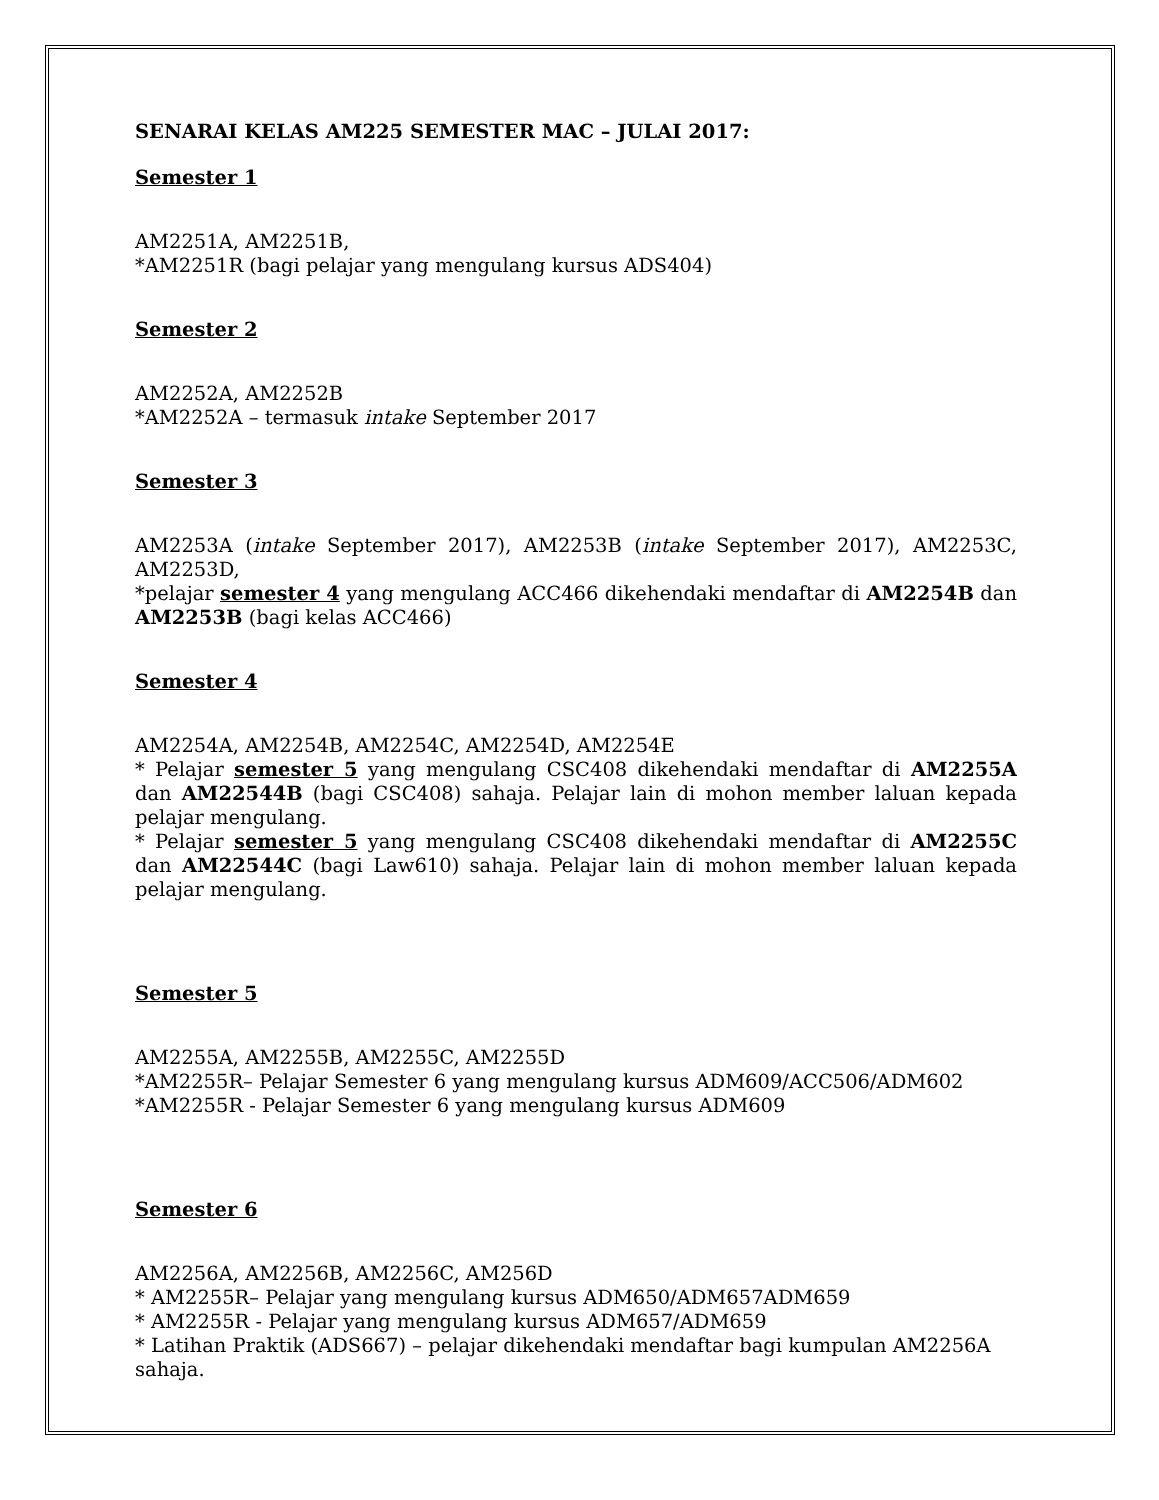SENARAI KELAS AM225 SEMESTER MAC – JULAI 2017:
Semester 1
AM2251A, AM2251B,
*AM2251R (bagi pelajar yang mengulang kursus ADS404)
Semester 2
AM2252A, AM2252B
*AM2252A – termasuk intake September 2017
Semester 3
AM2253A (intake September 2017), AM2253B (intake September 2017), AM2253C, AM2253D,
*pelajar semester 4 yang mengulang ACC466 dikehendaki mendaftar di AM2254B dan AM2253B (bagi kelas ACC466)
Semester 4
AM2254A, AM2254B, AM2254C, AM2254D, AM2254E
* Pelajar semester 5 yang mengulang CSC408 dikehendaki mendaftar di AM2255A dan AM22544B (bagi CSC408) sahaja. Pelajar lain di mohon member laluan kepada pelajar mengulang.
* Pelajar semester 5 yang mengulang CSC408 dikehendaki mendaftar di AM2255C dan AM22544C (bagi Law610) sahaja. Pelajar lain di mohon member laluan kepada pelajar mengulang.
Semester 5
AM2255A, AM2255B, AM2255C, AM2255D
*AM2255R– Pelajar Semester 6 yang mengulang kursus ADM609/ACC506/ADM602
*AM2255R - Pelajar Semester 6 yang mengulang kursus ADM609
Semester 6
AM2256A, AM2256B, AM2256C, AM256D
* AM2255R– Pelajar yang mengulang kursus ADM650/ADM657ADM659
* AM2255R - Pelajar yang mengulang kursus ADM657/ADM659
* Latihan Praktik (ADS667) – pelajar dikehendaki mendaftar bagi kumpulan AM2256A sahaja.